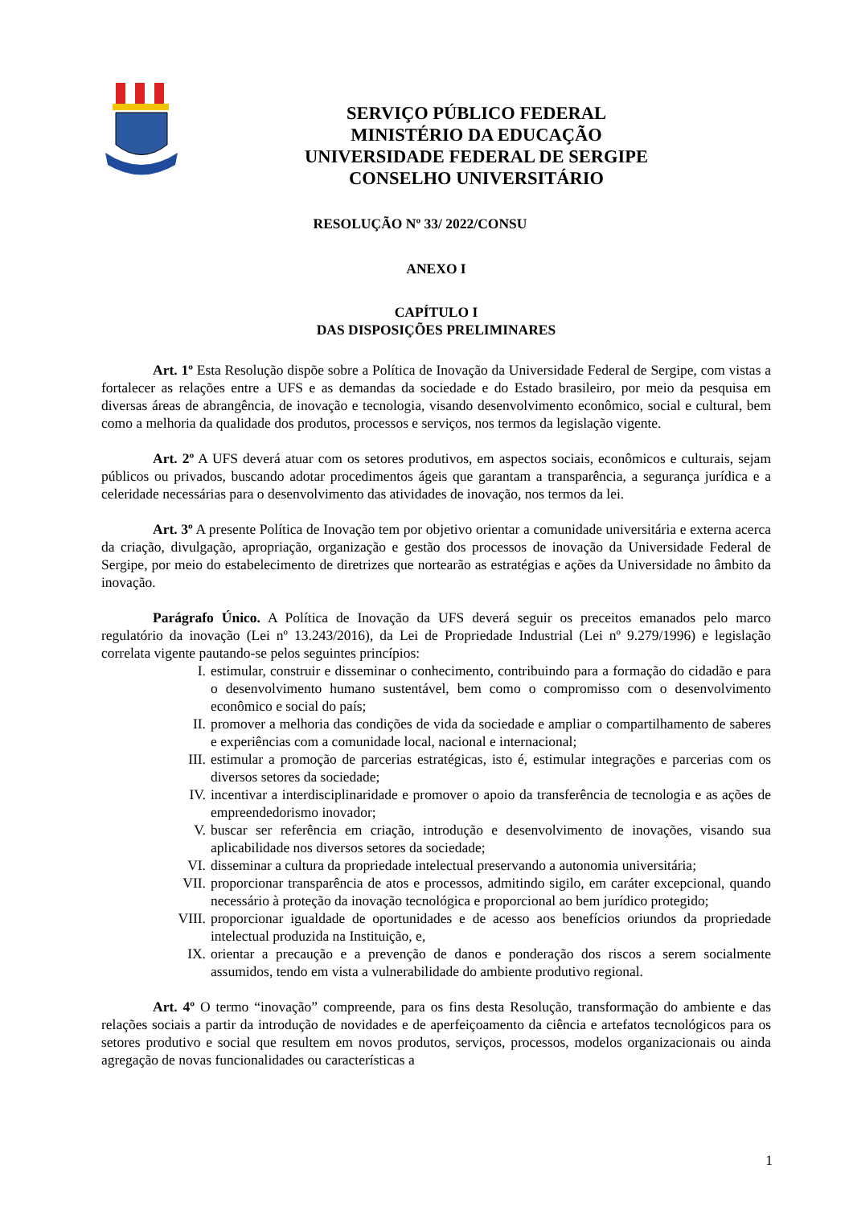SERVIÇO PÚBLICO FEDERAL
MINISTÉRIO DA EDUCAÇÃO
UNIVERSIDADE FEDERAL DE SERGIPE
CONSELHO UNIVERSITÁRIO
RESOLUÇÃO Nº 33/ 2022/CONSU
ANEXO I
CAPÍTULO I
DAS DISPOSIÇÕES PRELIMINARES
Art. 1º Esta Resolução dispõe sobre a Política de Inovação da Universidade Federal de Sergipe, com vistas a fortalecer as relações entre a UFS e as demandas da sociedade e do Estado brasileiro, por meio da pesquisa em diversas áreas de abrangência, de inovação e tecnologia, visando desenvolvimento econômico, social e cultural, bem como a melhoria da qualidade dos produtos, processos e serviços, nos termos da legislação vigente.
Art. 2º A UFS deverá atuar com os setores produtivos, em aspectos sociais, econômicos e culturais, sejam públicos ou privados, buscando adotar procedimentos ágeis que garantam a transparência, a segurança jurídica e a celeridade necessárias para o desenvolvimento das atividades de inovação, nos termos da lei.
Art. 3º A presente Política de Inovação tem por objetivo orientar a comunidade universitária e externa acerca da criação, divulgação, apropriação, organização e gestão dos processos de inovação da Universidade Federal de Sergipe, por meio do estabelecimento de diretrizes que nortearão as estratégias e ações da Universidade no âmbito da inovação.
Parágrafo Único. A Política de Inovação da UFS deverá seguir os preceitos emanados pelo marco regulatório da inovação (Lei nº 13.243/2016), da Lei de Propriedade Industrial (Lei nº 9.279/1996) e legislação correlata vigente pautando-se pelos seguintes princípios:
I. estimular, construir e disseminar o conhecimento, contribuindo para a formação do cidadão e para o desenvolvimento humano sustentável, bem como o compromisso com o desenvolvimento econômico e social do país;
II. promover a melhoria das condições de vida da sociedade e ampliar o compartilhamento de saberes e experiências com a comunidade local, nacional e internacional;
III. estimular a promoção de parcerias estratégicas, isto é, estimular integrações e parcerias com os diversos setores da sociedade;
IV. incentivar a interdisciplinaridade e promover o apoio da transferência de tecnologia e as ações de empreendedorismo inovador;
V. buscar ser referência em criação, introdução e desenvolvimento de inovações, visando sua aplicabilidade nos diversos setores da sociedade;
VI. disseminar a cultura da propriedade intelectual preservando a autonomia universitária;
VII. proporcionar transparência de atos e processos, admitindo sigilo, em caráter excepcional, quando necessário à proteção da inovação tecnológica e proporcional ao bem jurídico protegido;
VIII. proporcionar igualdade de oportunidades e de acesso aos benefícios oriundos da propriedade intelectual produzida na Instituição, e,
IX. orientar a precaução e a prevenção de danos e ponderação dos riscos a serem socialmente assumidos, tendo em vista a vulnerabilidade do ambiente produtivo regional.
Art. 4º O termo “inovação” compreende, para os fins desta Resolução, transformação do ambiente e das relações sociais a partir da introdução de novidades e de aperfeiçoamento da ciência e artefatos tecnológicos para os setores produtivo e social que resultem em novos produtos, serviços, processos, modelos organizacionais ou ainda agregação de novas funcionalidades ou características a
1